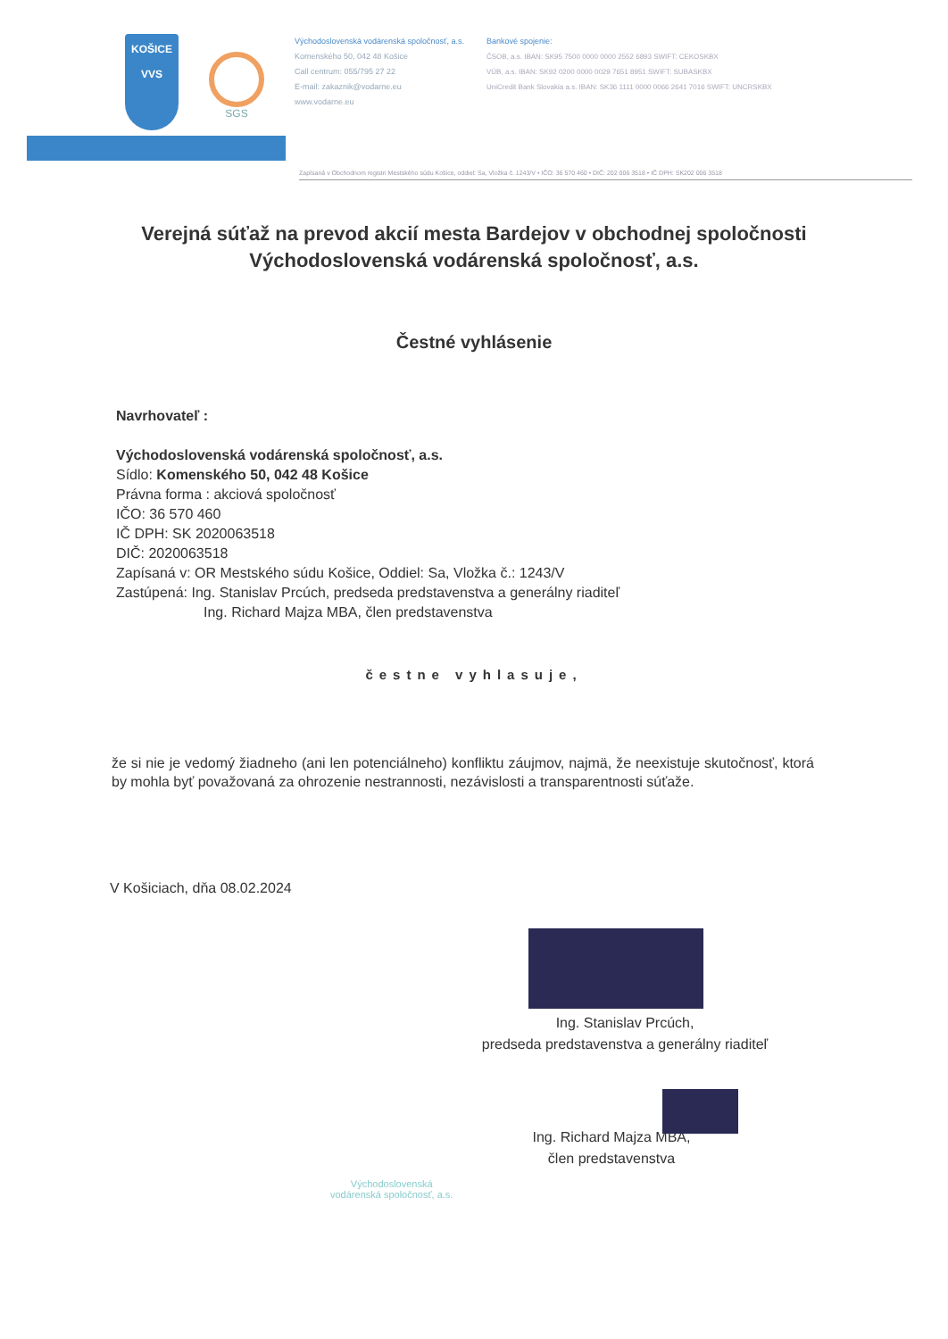KOŠICE
VVS
SGS
Východoslovenská vodárenská spoločnosť, a.s.
Komenského 50, 042 48 Košice
Call centrum: 055/795 27 22
E-mail: zakaznik@vodarne.eu
www.vodarne.eu
Bankové spojenie:
ČSOB, a.s. IBAN: SK95 7500 0000 0000 2552 6893 SWIFT: CEKOSKBX
VÚB, a.s. IBAN: SK92 0200 0000 0029 7651 8951 SWIFT: SUBASKBX
UniCredit Bank Slovakia a.s. IBAN: SK36 1111 0000 0066 2641 7016 SWIFT: UNCRSKBX
Zapísaná v Obchodnom registri Mestského súdu Košice, oddiel: Sa, Vložka č. 1243/V • IČO: 36 570 460 • DIČ: 202 006 3518 • IČ DPH: SK202 006 3518
Verejná súťaž na prevod akcií mesta Bardejov v obchodnej spoločnosti Východoslovenská vodárenská spoločnosť, a.s.
Čestné vyhlásenie
Navrhovateľ :
Východoslovenská vodárenská spoločnosť, a.s.
Sídlo: Komenského 50, 042 48 Košice
Právna forma : akciová spoločnosť
IČO: 36 570 460
IČ DPH: SK 2020063518
DIČ: 2020063518
Zapísaná v: OR Mestského súdu Košice, Oddiel: Sa, Vložka č.: 1243/V
Zastúpená: Ing. Stanislav Prcúch, predseda predstavenstva a generálny riaditeľ
Ing. Richard Majza MBA, člen predstavenstva
čestne vyhlasuje,
že si nie je vedomý žiadneho (ani len potenciálneho) konfliktu záujmov, najmä, že neexistuje skutočnosť, ktorá by mohla byť považovaná za ohrozenie nestrannosti, nezávislosti a transparentnosti súťaže.
V Košiciach, dňa 08.02.2024
Ing. Stanislav Prcúch,
predseda predstavenstva a generálny riaditeľ
Ing. Richard Majza MBA,
člen predstavenstva
Východoslovenská
vodárenská spoločnosť, a.s.